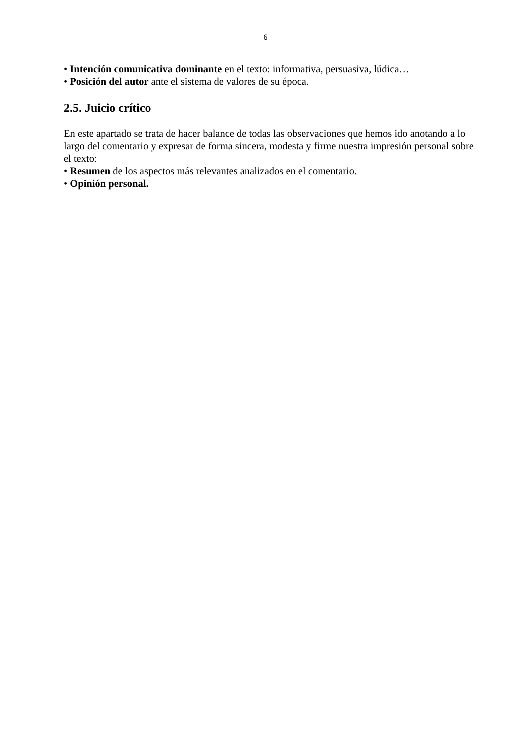6
• Intención comunicativa dominante en el texto: informativa, persuasiva, lúdica…
• Posición del autor ante el sistema de valores de su época.
2.5. Juicio crítico
En este apartado se trata de hacer balance de todas las observaciones que hemos ido anotando a lo largo del comentario y expresar de forma sincera, modesta y firme nuestra impresión personal sobre el texto:
• Resumen de los aspectos más relevantes analizados en el comentario.
• Opinión personal.